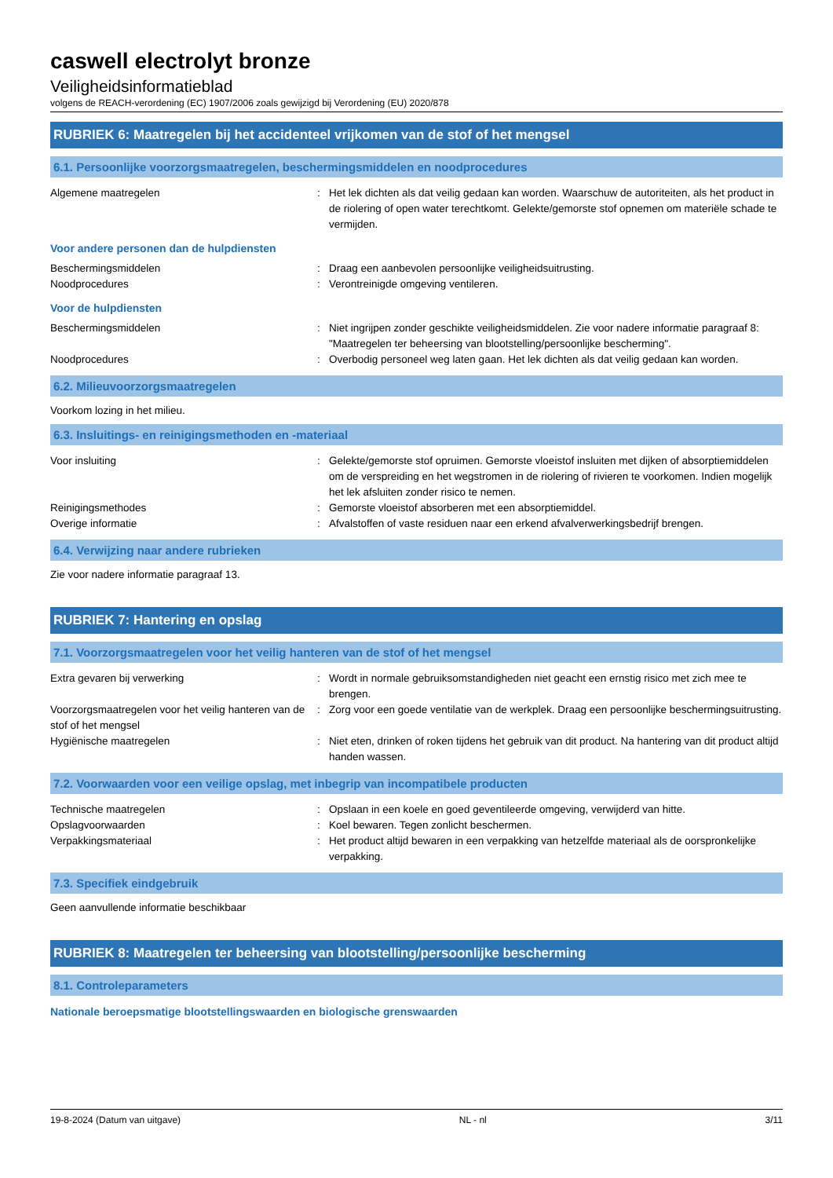caswell electrolyt bronze
Veiligheidsinformatieblad
volgens de REACH-verordening (EC) 1907/2006 zoals gewijzigd bij Verordening (EU) 2020/878
RUBRIEK 6: Maatregelen bij het accidenteel vrijkomen van de stof of het mengsel
6.1. Persoonlijke voorzorgsmaatregelen, beschermingsmiddelen en noodprocedures
Algemene maatregelen : Het lek dichten als dat veilig gedaan kan worden. Waarschuw de autoriteiten, als het product in de riolering of open water terechtkomt. Gelekte/gemorste stof opnemen om materiële schade te vermijden.
Voor andere personen dan de hulpdiensten
Beschermingsmiddelen : Draag een aanbevolen persoonlijke veiligheidsuitrusting.
Noodprocedures : Verontreinigde omgeving ventileren.
Voor de hulpdiensten
Beschermingsmiddelen : Niet ingrijpen zonder geschikte veiligheidsmiddelen. Zie voor nadere informatie paragraaf 8: "Maatregelen ter beheersing van blootstelling/persoonlijke bescherming".
Noodprocedures : Overbodig personeel weg laten gaan. Het lek dichten als dat veilig gedaan kan worden.
6.2. Milieuvoorzorgsmaatregelen
Voorkom lozing in het milieu.
6.3. Insluitings- en reinigingsmethoden en -materiaal
Voor insluiting : Gelekte/gemorste stof opruimen. Gemorste vloeistof insluiten met dijken of absorptiemiddelen om de verspreiding en het wegstromen in de riolering of rivieren te voorkomen. Indien mogelijk het lek afsluiten zonder risico te nemen.
Reinigingsmethodes : Gemorste vloeistof absorberen met een absorptiemiddel.
Overige informatie : Afvalstoffen of vaste residuen naar een erkend afvalverwerkingsbedrijf brengen.
6.4. Verwijzing naar andere rubrieken
Zie voor nadere informatie paragraaf 13.
RUBRIEK 7: Hantering en opslag
7.1. Voorzorgsmaatregelen voor het veilig hanteren van de stof of het mengsel
Extra gevaren bij verwerking : Wordt in normale gebruiksomstandigheden niet geacht een ernstig risico met zich mee te brengen.
Voorzorgsmaatregelen voor het veilig hanteren van de stof of het mengsel
: Zorg voor een goede ventilatie van de werkplek. Draag een persoonlijke beschermingsuitrusting.
Hygiënische maatregelen : Niet eten, drinken of roken tijdens het gebruik van dit product. Na hantering van dit product altijd handen wassen.
7.2. Voorwaarden voor een veilige opslag, met inbegrip van incompatibele producten
Technische maatregelen : Opslaan in een koele en goed geventileerde omgeving, verwijderd van hitte.
Opslagvoorwaarden : Koel bewaren. Tegen zonlicht beschermen.
Verpakkingsmateriaal : Het product altijd bewaren in een verpakking van hetzelfde materiaal als de oorspronkelijke verpakking.
7.3. Specifiek eindgebruik
Geen aanvullende informatie beschikbaar
RUBRIEK 8: Maatregelen ter beheersing van blootstelling/persoonlijke bescherming
8.1. Controleparameters
Nationale beroepsmatige blootstellingswaarden en biologische grenswaarden
19-8-2024 (Datum van uitgave) NL - nl 3/11